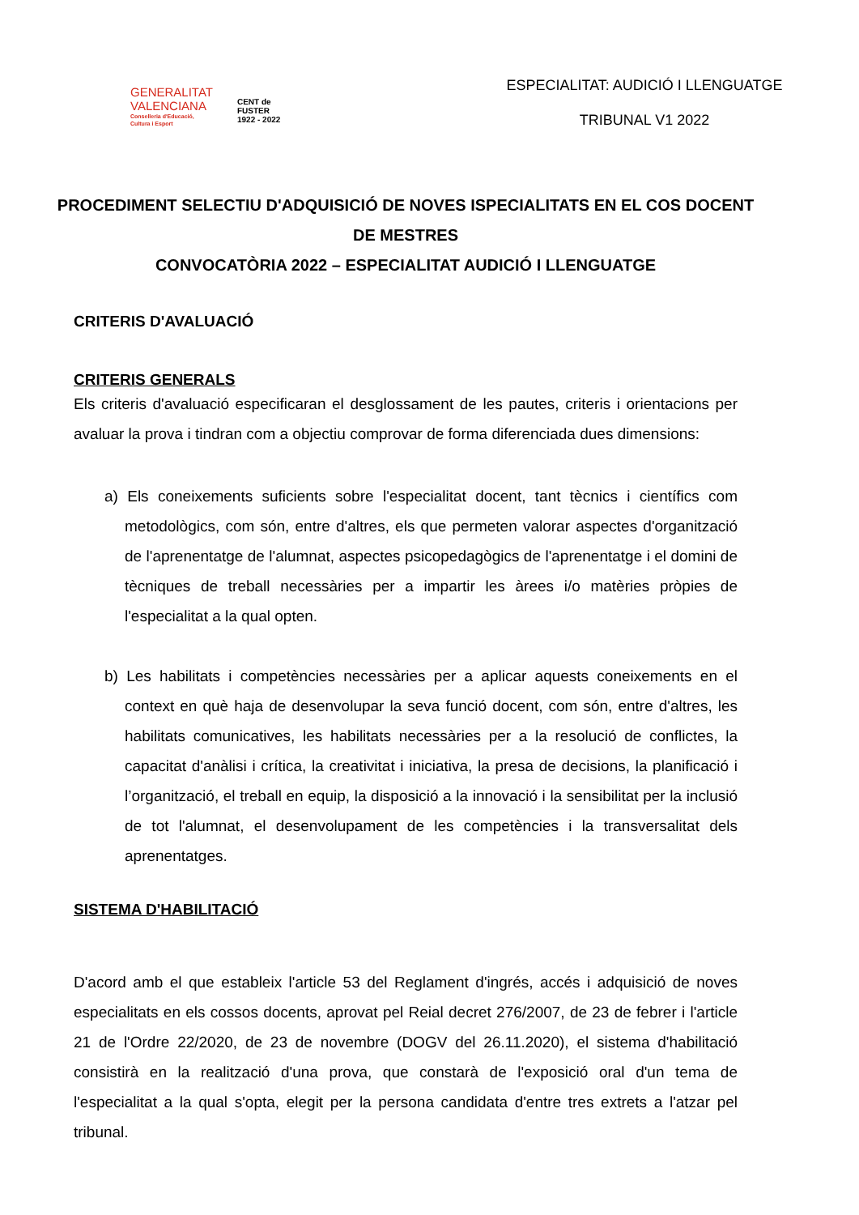GENERALITAT
VALENCIANA
Conselleria d'Educació,
Cultura i Esport
CENT de
FUSTER
1922 - 2022
ESPECIALITAT: AUDICIÓ I LLENGUATGE
TRIBUNAL V1 2022
PROCEDIMENT SELECTIU D'ADQUISICIÓ DE NOVES ISPECIALITATS EN EL COS DOCENT DE MESTRES
CONVOCATÒRIA 2022 – ESPECIALITAT AUDICIÓ I LLENGUATGE
CRITERIS D'AVALUACIÓ
CRITERIS GENERALS
Els criteris d'avaluació especificaran el desglossament de les pautes, criteris i orientacions per avaluar la prova i tindran com a objectiu comprovar de forma diferenciada dues dimensions:
a) Els coneixements suficients sobre l'especialitat docent, tant tècnics i científics com metodològics, com són, entre d'altres, els que permeten valorar aspectes d'organització de l'aprenentatge de l'alumnat, aspectes psicopedagògics de l'aprenentatge i el domini de tècniques de treball necessàries per a impartir les àrees i/o matèries pròpies de l'especialitat a la qual opten.
b) Les habilitats i competències necessàries per a aplicar aquests coneixements en el context en què haja de desenvolupar la seva funció docent, com són, entre d'altres, les habilitats comunicatives, les habilitats necessàries per a la resolució de conflictes, la capacitat d'anàlisi i crítica, la creativitat i iniciativa, la presa de decisions, la planificació i l’organització, el treball en equip, la disposició a la innovació i la sensibilitat per la inclusió de tot l'alumnat, el desenvolupament de les competències i la transversalitat dels aprenentatges.
SISTEMA D'HABILITACIÓ
D'acord amb el que estableix l'article 53 del Reglament d'ingrés, accés i adquisició de noves especialitats en els cossos docents, aprovat pel Reial decret 276/2007, de 23 de febrer i l'article 21 de l'Ordre 22/2020, de 23 de novembre (DOGV del 26.11.2020), el sistema d'habilitació consistirà en la realització d'una prova, que constarà de l'exposició oral d'un tema de l'especialitat a la qual s'opta, elegit per la persona candidata d'entre tres extrets a l'atzar pel tribunal.